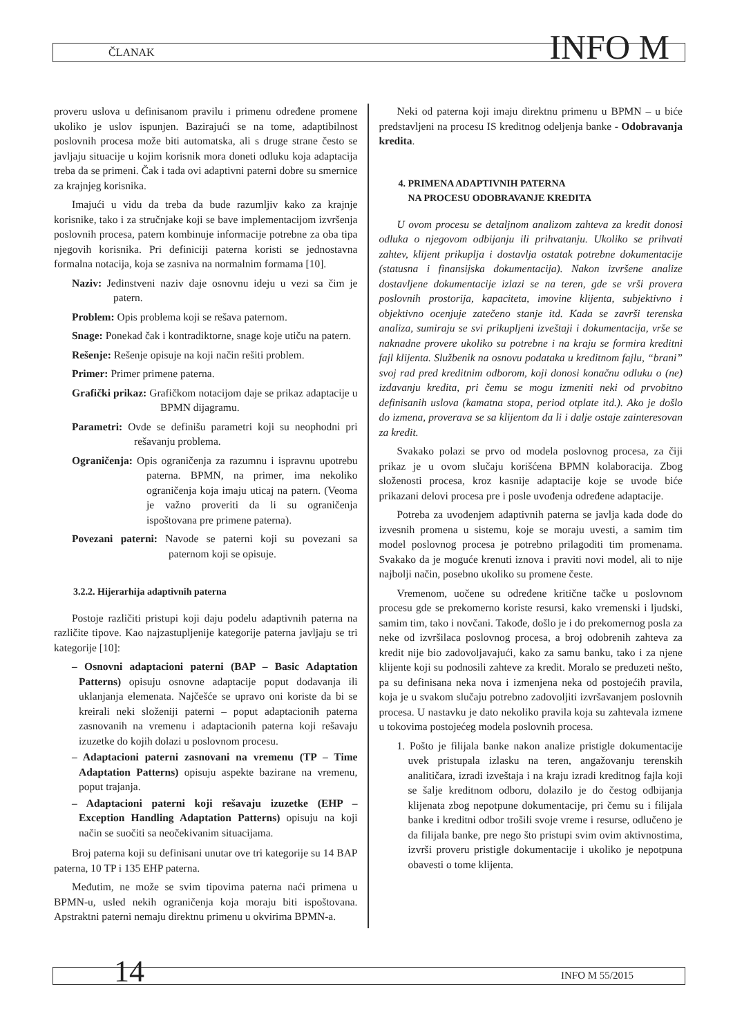ČLANAK INFO M
proveru uslova u definisanom pravilu i primenu određene promene ukoliko je uslov ispunjen. Bazirajući se na tome, adaptibilnost poslovnih procesa može biti automatska, ali s druge strane često se javljaju situacije u kojim korisnik mora doneti odluku koja adaptacija treba da se primeni. Čak i tada ovi adaptivni paterni dobre su smernice za krajnjeg korisnika.
Imajući u vidu da treba da bude razumljiv kako za krajnje korisnike, tako i za stručnjake koji se bave implementacijom izvršenja poslovnih procesa, patern kombinuje informacije potrebne za oba tipa njegovih korisnika. Pri definiciji paterna koristi se jednostavna formalna notacija, koja se zasniva na normalnim formama [10].
Naziv: Jedinstveni naziv daje osnovnu ideju u vezi sa čim je patern.
Problem: Opis problema koji se rešava paternom.
Snage: Ponekad čak i kontradiktorne, snage koje utiču na patern.
Rešenje: Rešenje opisuje na koji način rešiti problem.
Primer: Primer primene paterna.
Grafički prikaz: Grafičkom notacijom daje se prikaz adaptacije u BPMN dijagramu.
Parametri: Ovde se definišu parametri koji su neophodni pri rešavanju problema.
Ograničenja: Opis ograničenja za razumnu i ispravnu upotrebu paterna. BPMN, na primer, ima nekoliko ograničenja koja imaju uticaj na patern. (Veoma je važno proveriti da li su ograničenja ispoštovana pre primene paterna).
Povezani paterni: Navode se paterni koji su povezani sa paternom koji se opisuje.
3.2.2. Hijerarhija adaptivnih paterna
Postoje različiti pristupi koji daju podelu adaptivnih paterna na različite tipove. Kao najzastupljenije kategorije paterna javljaju se tri kategorije [10]:
– Osnovni adaptacioni paterni (BAP – Basic Adaptation Patterns) opisuju osnovne adaptacije poput dodavanja ili uklanjanja elemenata. Najčešće se upravo oni koriste da bi se kreirali neki složeniji paterni – poput adaptacionih paterna zasnovanih na vremenu i adaptacionih paterna koji rešavaju izuzetke do kojih dolazi u poslovnom procesu.
– Adaptacioni paterni zasnovani na vremenu (TP – Time Adaptation Patterns) opisuju aspekte bazirane na vremenu, poput trajanja.
– Adaptacioni paterni koji rešavaju izuzetke (EHP – Exception Handling Adaptation Patterns) opisuju na koji način se suočiti sa neočekivanim situacijama.
Broj paterna koji su definisani unutar ove tri kategorije su 14 BAP paterna, 10 TP i 135 EHP paterna.
Međutim, ne može se svim tipovima paterna naći primena u BPMN-u, usled nekih ograničenja koja moraju biti ispoštovana. Apstraktni paterni nemaju direktnu primenu u okvirima BPMN-a.
Neki od paterna koji imaju direktnu primenu u BPMN – u biće predstavljeni na procesu IS kreditnog odeljenja banke - Odobravanja kredita.
4. PRIMENA ADAPTIVNIH PATERNA
NA PROCESU ODOBRAVANJE KREDITA
U ovom procesu se detaljnom analizom zahteva za kredit donosi odluka o njegovom odbijanju ili prihvatanju. Ukoliko se prihvati zahtev, klijent prikuplja i dostavlja ostatak potrebne dokumentacije (statusna i finansijska dokumentacija). Nakon izvršene analize dostavljene dokumentacije izlazi se na teren, gde se vrši provera poslovnih prostorija, kapaciteta, imovine klijenta, subjektivno i objektivno ocenjuje zatečeno stanje itd. Kada se završi terenska analiza, sumiraju se svi prikupljeni izveštaji i dokumentacija, vrše se naknadne provere ukoliko su potrebne i na kraju se formira kreditni fajl klijenta. Službenik na osnovu podataka u kreditnom fajlu, “brani” svoj rad pred kreditnim odborom, koji donosi konačnu odluku o (ne) izdavanju kredita, pri čemu se mogu izmeniti neki od prvobitno definisanih uslova (kamatna stopa, period otplate itd.). Ako je došlo do izmena, proverava se sa klijentom da li i dalje ostaje zainteresovan za kredit.
Svakako polazi se prvo od modela poslovnog procesa, za čiji prikaz je u ovom slučaju korišćena BPMN kolaboracija. Zbog složenosti procesa, kroz kasnije adaptacije koje se uvode biće prikazani delovi procesa pre i posle uvođenja određene adaptacije.
Potreba za uvođenjem adaptivnih paterna se javlja kada dođe do izvesnih promena u sistemu, koje se moraju uvesti, a samim tim model poslovnog procesa je potrebno prilagoditi tim promenama. Svakako da je moguće krenuti iznova i praviti novi model, ali to nije najbolji način, posebno ukoliko su promene česte.
Vremenom, uočene su određene kritične tačke u poslovnom procesu gde se prekomerno koriste resursi, kako vremenski i ljudski, samim tim, tako i novčani. Takođe, došlo je i do prekomernog posla za neke od izvršilaca poslovnog procesa, a broj odobrenih zahteva za kredit nije bio zadovoljavajući, kako za samu banku, tako i za njene klijente koji su podnosili zahteve za kredit. Moralo se preduzeti nešto, pa su definisana neka nova i izmenjena neka od postojećih pravila, koja je u svakom slučaju potrebno zadovoljiti izvršavanjem poslovnih procesa. U nastavku je dato nekoliko pravila koja su zahtevala izmene u tokovima postojećeg modela poslovnih procesa.
1. Pošto je filijala banke nakon analize pristigle dokumentacije uvek pristupala izlasku na teren, angažovanju terenskih analitičara, izradi izveštaja i na kraju izradi kreditnog fajla koji se šalje kreditnom odboru, dolazilo je do čestog odbijanja klijenata zbog nepotpune dokumentacije, pri čemu su i filijala banke i kreditni odbor trošili svoje vreme i resurse, odlučeno je da filijala banke, pre nego što pristupi svim ovim aktivnostima, izvrši proveru pristigle dokumentacije i ukoliko je nepotpuna obavesti o tome klijenta.
14 INFO M 55/2015